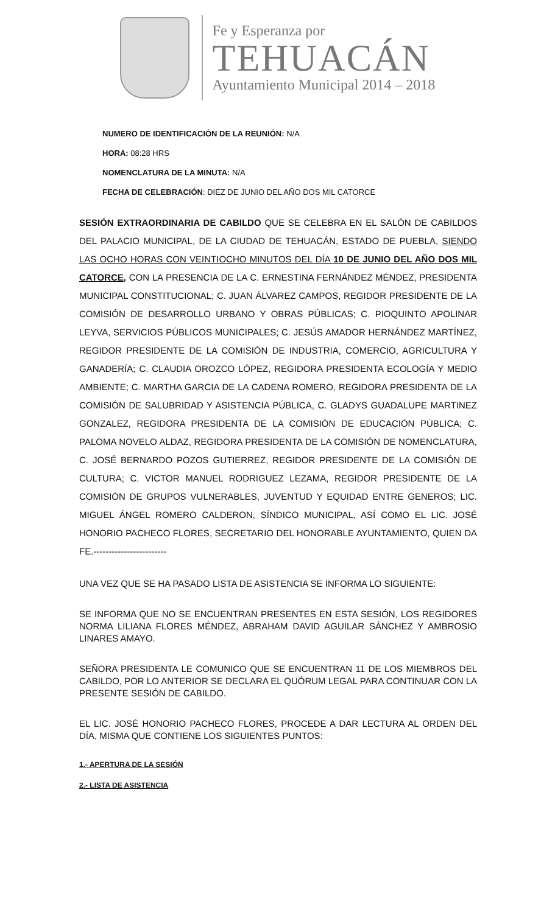Fe y Esperanza por
TEHUACÁN
Ayuntamiento Municipal 2014 – 2018
NUMERO DE IDENTIFICACIÓN DE LA REUNIÓN: N/A
HORA: 08:28 HRS
NOMENCLATURA DE LA MINUTA: N/A
FECHA DE CELEBRACIÓN: DIEZ DE JUNIO DEL AÑO DOS MIL CATORCE
SESIÓN EXTRAORDINARIA DE CABILDO QUE SE CELEBRA EN EL SALÓN DE CABILDOS DEL PALACIO MUNICIPAL, DE LA CIUDAD DE TEHUACÁN, ESTADO DE PUEBLA, SIENDO LAS OCHO HORAS CON VEINTIOCHO MINUTOS DEL DÍA 10 DE JUNIO DEL AÑO DOS MIL CATORCE, CON LA PRESENCIA DE LA C. ERNESTINA FERNÁNDEZ MÉNDEZ, PRESIDENTA MUNICIPAL CONSTITUCIONAL; C. JUAN ÁLVAREZ CAMPOS, REGIDOR PRESIDENTE DE LA COMISIÓN DE DESARROLLO URBANO Y OBRAS PÚBLICAS; C. PIOQUINTO APOLINAR LEYVA, SERVICIOS PÚBLICOS MUNICIPALES; C. JESÚS AMADOR HERNÁNDEZ MARTÍNEZ, REGIDOR PRESIDENTE DE LA COMISIÓN DE INDUSTRIA, COMERCIO, AGRICULTURA Y GANADERÍA; C. CLAUDIA OROZCO LÓPEZ, REGIDORA PRESIDENTA ECOLOGÍA Y MEDIO AMBIENTE; C. MARTHA GARCIA DE LA CADENA ROMERO, REGIDORA PRESIDENTA DE LA COMISIÓN DE SALUBRIDAD Y ASISTENCIA PÚBLICA, C. GLADYS GUADALUPE MARTINEZ GONZALEZ, REGIDORA PRESIDENTA DE LA COMISIÓN DE EDUCACIÓN PÚBLICA; C. PALOMA NOVELO ALDAZ, REGIDORA PRESIDENTA DE LA COMISIÓN DE NOMENCLATURA, C. JOSÉ BERNARDO POZOS GUTIERREZ, REGIDOR PRESIDENTE DE LA COMISIÓN DE CULTURA; C. VICTOR MANUEL RODRIGUEZ LEZAMA, REGIDOR PRESIDENTE DE LA COMISIÓN DE GRUPOS VULNERABLES, JUVENTUD Y EQUIDAD ENTRE GENEROS; LIC. MIGUEL ÁNGEL ROMERO CALDERON, SÍNDICO MUNICIPAL, ASÍ COMO EL LIC. JOSÉ HONORIO PACHECO FLORES, SECRETARIO DEL HONORABLE AYUNTAMIENTO, QUIEN DA FE.------------------------
UNA VEZ QUE SE HA PASADO LISTA DE ASISTENCIA SE INFORMA LO SIGUIENTE:
SE INFORMA QUE NO SE ENCUENTRAN PRESENTES EN ESTA SESIÓN, LOS REGIDORES NORMA LILIANA FLORES MÉNDEZ, ABRAHAM DAVID AGUILAR SÁNCHEZ Y AMBROSIO LINARES AMAYO.
SEÑORA PRESIDENTA LE COMUNICO QUE SE ENCUENTRAN 11 DE LOS MIEMBROS DEL CABILDO, POR LO ANTERIOR SE DECLARA EL QUÓRUM LEGAL PARA CONTINUAR CON LA PRESENTE SESIÓN DE CABILDO.
EL LIC. JOSÉ HONORIO PACHECO FLORES, PROCEDE A DAR LECTURA AL ORDEN DEL DÍA, MISMA QUE CONTIENE LOS SIGUIENTES PUNTOS:
1.- APERTURA DE LA SESIÓN
2.- LISTA DE ASISTENCIA